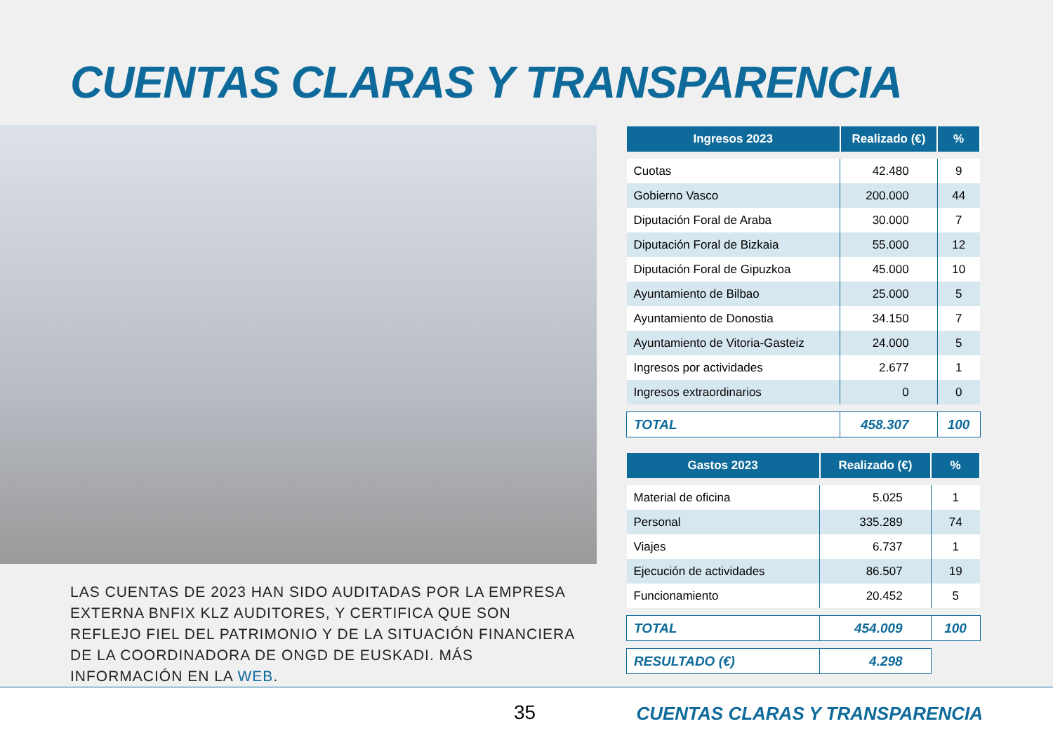CUENTAS CLARAS Y TRANSPARENCIA
LAS CUENTAS DE 2023 HAN SIDO AUDITADAS POR LA EMPRESA EXTERNA BNFIX KLZ AUDITORES, Y CERTIFICA QUE SON REFLEJO FIEL DEL PATRIMONIO Y DE LA SITUACIÓN FINANCIERA DE LA COORDINADORA DE ONGD DE EUSKADI. MÁS INFORMACIÓN EN LA WEB.
| Ingresos 2023 | Realizado (€) | % |
| --- | --- | --- |
| Cuotas | 42.480 | 9 |
| Gobierno Vasco | 200.000 | 44 |
| Diputación Foral de Araba | 30.000 | 7 |
| Diputación Foral de Bizkaia | 55.000 | 12 |
| Diputación Foral de Gipuzkoa | 45.000 | 10 |
| Ayuntamiento de Bilbao | 25.000 | 5 |
| Ayuntamiento de Donostia | 34.150 | 7 |
| Ayuntamiento de Vitoria-Gasteiz | 24.000 | 5 |
| Ingresos por actividades | 2.677 | 1 |
| Ingresos extraordinarios | 0 | 0 |
| TOTAL | 458.307 | 100 |
| Gastos 2023 | Realizado (€) | % |
| --- | --- | --- |
| Material de oficina | 5.025 | 1 |
| Personal | 335.289 | 74 |
| Viajes | 6.737 | 1 |
| Ejecución de actividades | 86.507 | 19 |
| Funcionamiento | 20.452 | 5 |
| TOTAL | 454.009 | 100 |
| RESULTADO (€) | 4.298 | |
35 CUENTAS CLARAS Y TRANSPARENCIA